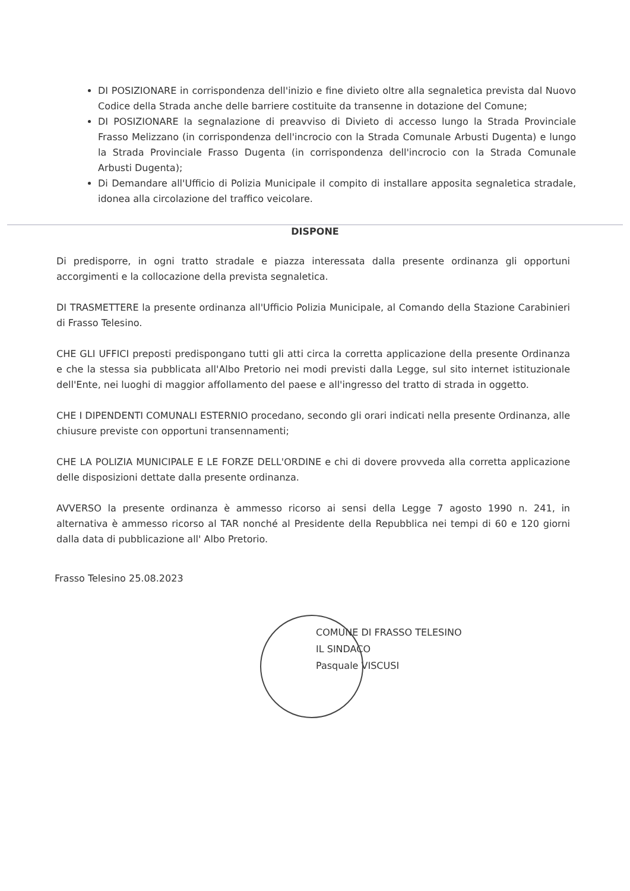DI POSIZIONARE in corrispondenza dell'inizio e fine divieto oltre alla segnaletica prevista dal Nuovo Codice della Strada anche delle barriere costituite da transenne in dotazione del Comune;
DI POSIZIONARE la segnalazione di preavviso di Divieto di accesso lungo la Strada Provinciale Frasso Melizzano (in corrispondenza dell'incrocio con la Strada Comunale Arbusti Dugenta) e lungo la Strada Provinciale Frasso Dugenta (in corrispondenza dell'incrocio con la Strada Comunale Arbusti Dugenta);
Di Demandare all'Ufficio di Polizia Municipale il compito di installare apposita segnaletica stradale, idonea alla circolazione del traffico veicolare.
DISPONE
Di predisporre, in ogni tratto stradale e piazza interessata dalla presente ordinanza gli opportuni accorgimenti e la collocazione della prevista segnaletica.
DI TRASMETTERE la presente ordinanza all'Ufficio Polizia Municipale, al Comando della Stazione Carabinieri di Frasso Telesino.
CHE GLI UFFICI preposti predispongano tutti gli atti circa la corretta applicazione della presente Ordinanza e che la stessa sia pubblicata all'Albo Pretorio nei modi previsti dalla Legge, sul sito internet istituzionale dell'Ente, nei luoghi di maggior affollamento del paese e all'ingresso del tratto di strada in oggetto.
CHE I DIPENDENTI COMUNALI ESTERNIO procedano, secondo gli orari indicati nella presente Ordinanza, alle chiusure previste con opportuni transennamenti;
CHE LA POLIZIA MUNICIPALE E LE FORZE DELL'ORDINE e chi di dovere provveda alla corretta applicazione delle disposizioni dettate dalla presente ordinanza.
AVVERSO la presente ordinanza è ammesso ricorso ai sensi della Legge 7 agosto 1990 n. 241, in alternativa è ammesso ricorso al TAR nonché al Presidente della Repubblica nei tempi di 60 e 120 giorni dalla data di pubblicazione all' Albo Pretorio.
Frasso Telesino 25.08.2023
COMUNE DI FRASSO TELESINO
IL SINDACO
Pasquale VISCUSI